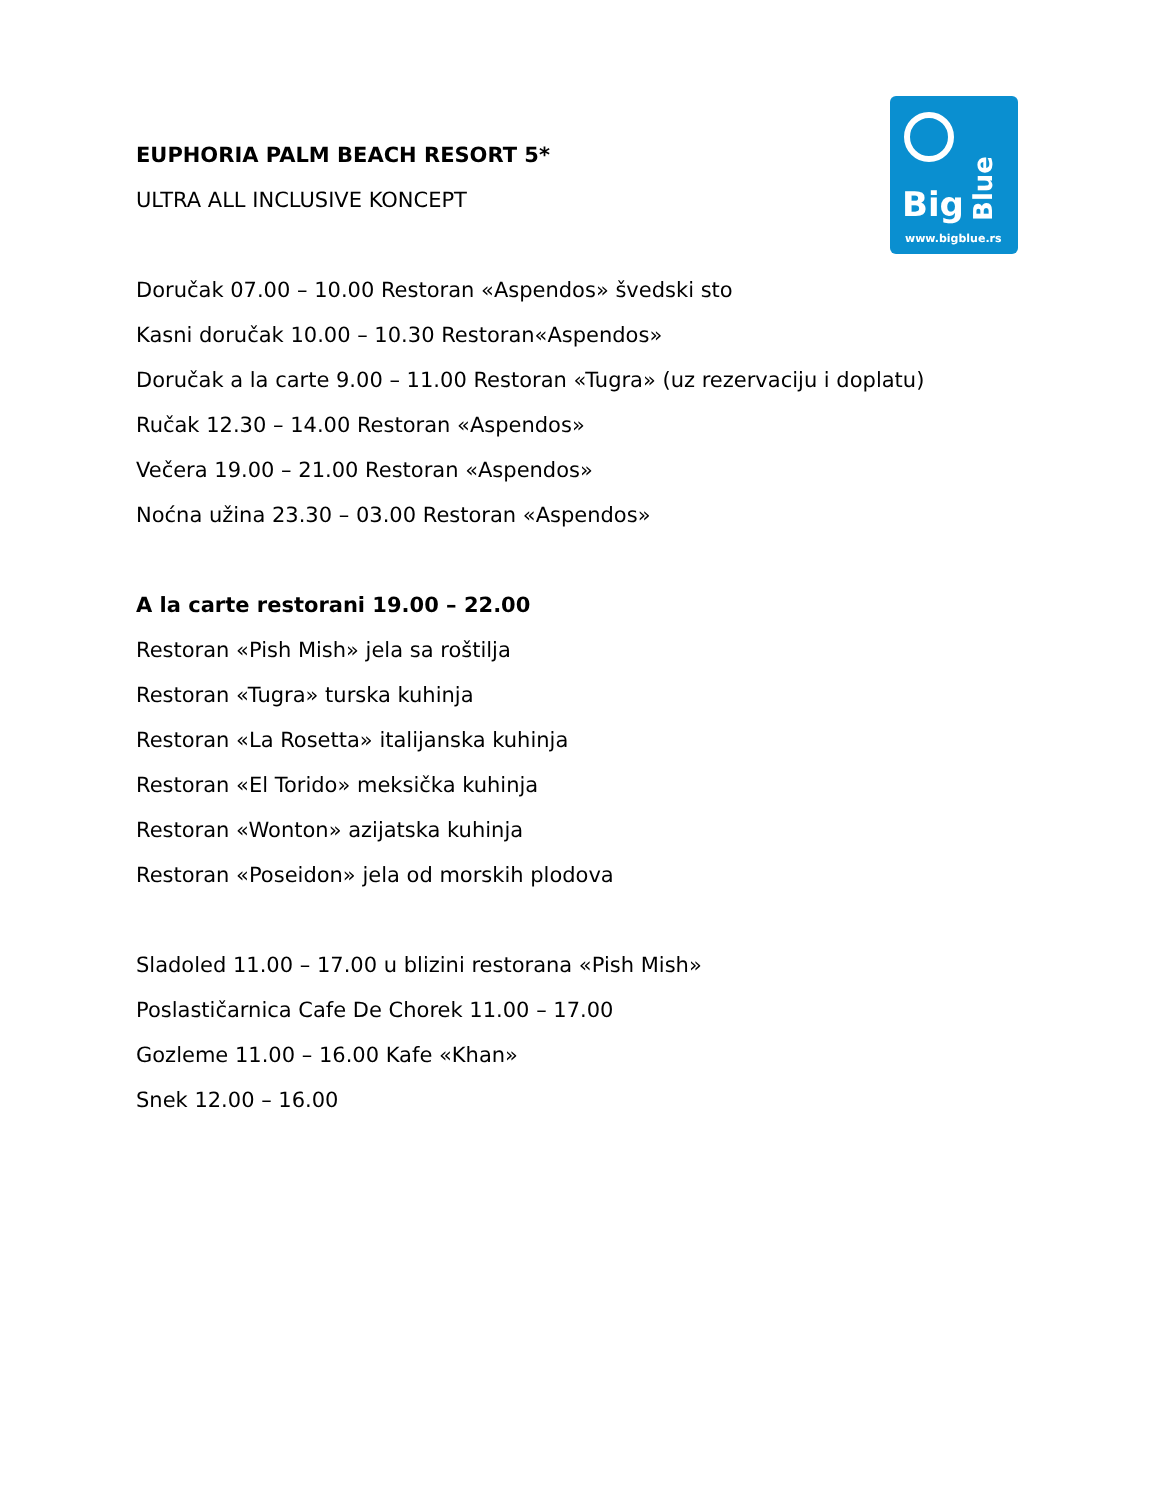Big
Blue
www.bigblue.rs
EUPHORIA PALM BEACH RESORT 5*
ULTRA ALL INCLUSIVE KONCEPT
Doručak 07.00 – 10.00 Restoran «Aspendos» švedski sto
Kasni doručak 10.00 – 10.30 Restoran«Aspendos»
Doručak a la carte 9.00 – 11.00 Restoran «Tugra» (uz rezervaciju i doplatu)
Ručak 12.30 – 14.00 Restoran «Aspendos»
Večera 19.00 – 21.00 Restoran «Aspendos»
Noćna užina 23.30 – 03.00 Restoran «Aspendos»
A la carte restorani 19.00 – 22.00
Restoran «Pish Mish» jela sa roštilja
Restoran «Tugra» turska kuhinja
Restoran «La Rosetta» italijanska kuhinja
Restoran «El Torido» meksička kuhinja
Restoran «Wonton» azijatska kuhinja
Restoran «Poseidon» jela od morskih plodova
Sladoled 11.00 – 17.00 u blizini restorana «Pish Mish»
Poslastičarnica Cafe De Chorek 11.00 – 17.00
Gozleme 11.00 – 16.00 Kafe «Khan»
Snek 12.00 – 16.00